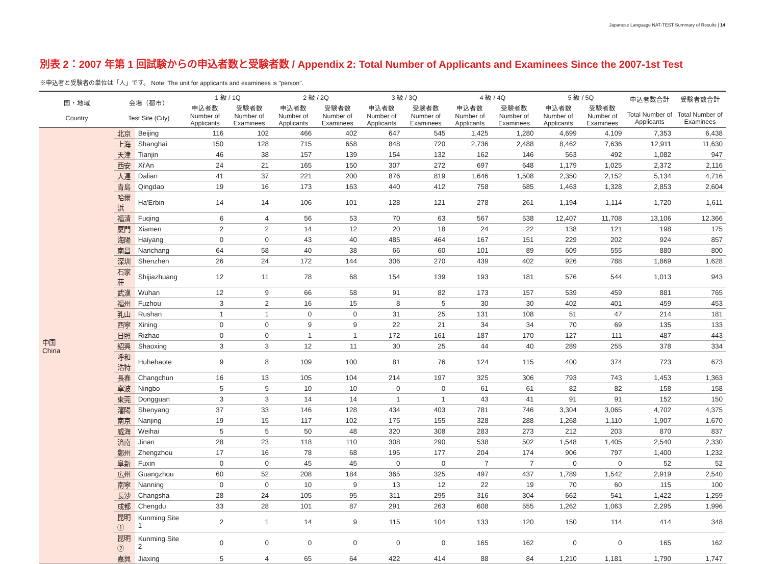Japanese Language NAT-TEST Summary of Results | 14
別表 2：2007 年第 1 回試験からの申込者数と受験者数 / Appendix 2: Total Number of Applicants and Examinees Since the 2007-1st Test
※申込者と受験者の単位は「人」です。 Note: The unit for applicants and examinees is "person".
| 国・地域 Country | 会場（都市） Test Site (City) | | 1 級 / 1Q | | 2 級 / 2Q | | 3 級 / 3Q | | 4 級 / 4Q | | 5 級 / 5Q | | 申込者数合計 Total Number of Applicants | 受験者数合計 Total Number of Examinees |
| --- | --- | --- | --- | --- | --- | --- | --- | --- | --- | --- | --- | --- | --- | --- |
| | | | 申込者数 Number of Applicants | 受験者数 Number of Examinees | 申込者数 Number of Applicants | 受験者数 Number of Examinees | 申込者数 Number of Applicants | 受験者数 Number of Examinees | 申込者数 Number of Applicants | 受験者数 Number of Examinees | 申込者数 Number of Applicants | 受験者数 Number of Examinees | | |
| 中国 China | 北京 | Beijing | 116 | 102 | 466 | 402 | 647 | 545 | 1,425 | 1,280 | 4,699 | 4,109 | 7,353 | 6,438 |
| | 上海 | Shanghai | 150 | 128 | 715 | 658 | 848 | 720 | 2,736 | 2,488 | 8,462 | 7,636 | 12,911 | 11,630 |
| | 天津 | Tianjin | 46 | 38 | 157 | 139 | 154 | 132 | 162 | 146 | 563 | 492 | 1,082 | 947 |
| | 西安 | Xi'An | 24 | 21 | 165 | 150 | 307 | 272 | 697 | 648 | 1,179 | 1,025 | 2,372 | 2,116 |
| | 大連 | Dalian | 41 | 37 | 221 | 200 | 876 | 819 | 1,646 | 1,508 | 2,350 | 2,152 | 5,134 | 4,716 |
| | 青島 | Qingdao | 19 | 16 | 173 | 163 | 440 | 412 | 758 | 685 | 1,463 | 1,328 | 2,853 | 2,604 |
| | 哈爾浜 | Ha'Erbin | 14 | 14 | 106 | 101 | 128 | 121 | 278 | 261 | 1,194 | 1,114 | 1,720 | 1,611 |
| | 福清 | Fuqing | 6 | 4 | 56 | 53 | 70 | 63 | 567 | 538 | 12,407 | 11,708 | 13,106 | 12,366 |
| | 厦門 | Xiamen | 2 | 2 | 14 | 12 | 20 | 18 | 24 | 22 | 138 | 121 | 198 | 175 |
| | 海陽 | Haiyang | 0 | 0 | 43 | 40 | 485 | 464 | 167 | 151 | 229 | 202 | 924 | 857 |
| | 南昌 | Nanchang | 64 | 58 | 40 | 38 | 66 | 60 | 101 | 89 | 609 | 555 | 880 | 800 |
| | 深圳 | Shenzhen | 26 | 24 | 172 | 144 | 306 | 270 | 439 | 402 | 926 | 788 | 1,869 | 1,628 |
| | 石家荘 | Shijiazhuang | 12 | 11 | 78 | 68 | 154 | 139 | 193 | 181 | 576 | 544 | 1,013 | 943 |
| | 武漢 | Wuhan | 12 | 9 | 66 | 58 | 91 | 82 | 173 | 157 | 539 | 459 | 881 | 765 |
| | 福州 | Fuzhou | 3 | 2 | 16 | 15 | 8 | 5 | 30 | 30 | 402 | 401 | 459 | 453 |
| | 乳山 | Rushan | 1 | 1 | 0 | 0 | 31 | 25 | 131 | 108 | 51 | 47 | 214 | 181 |
| | 西寧 | Xining | 0 | 0 | 9 | 9 | 22 | 21 | 34 | 34 | 70 | 69 | 135 | 133 |
| | 日照 | Rizhao | 0 | 0 | 1 | 1 | 172 | 161 | 187 | 170 | 127 | 111 | 487 | 443 |
| | 紹興 | Shaoxing | 3 | 3 | 12 | 11 | 30 | 25 | 44 | 40 | 289 | 255 | 378 | 334 |
| | 呼和浩特 | Huhehaote | 9 | 8 | 109 | 100 | 81 | 76 | 124 | 115 | 400 | 374 | 723 | 673 |
| | 長春 | Changchun | 16 | 13 | 105 | 104 | 214 | 197 | 325 | 306 | 793 | 743 | 1,453 | 1,363 |
| | 寧波 | Ningbo | 5 | 5 | 10 | 10 | 0 | 0 | 61 | 61 | 82 | 82 | 158 | 158 |
| | 東莞 | Dongguan | 3 | 3 | 14 | 14 | 1 | 1 | 43 | 41 | 91 | 91 | 152 | 150 |
| | 瀋陽 | Shenyang | 37 | 33 | 146 | 128 | 434 | 403 | 781 | 746 | 3,304 | 3,065 | 4,702 | 4,375 |
| | 南京 | Nanjing | 19 | 15 | 117 | 102 | 175 | 155 | 328 | 288 | 1,268 | 1,110 | 1,907 | 1,670 |
| | 威海 | Weihai | 5 | 5 | 50 | 48 | 320 | 308 | 283 | 273 | 212 | 203 | 870 | 837 |
| | 済南 | Jinan | 28 | 23 | 118 | 110 | 308 | 290 | 538 | 502 | 1,548 | 1,405 | 2,540 | 2,330 |
| | 鄭州 | Zhengzhou | 17 | 16 | 78 | 68 | 195 | 177 | 204 | 174 | 906 | 797 | 1,400 | 1,232 |
| | 阜新 | Fuxin | 0 | 0 | 45 | 45 | 0 | 0 | 7 | 7 | 0 | 0 | 52 | 52 |
| | 広州 | Guangzhou | 60 | 52 | 208 | 184 | 365 | 325 | 497 | 437 | 1,789 | 1,542 | 2,919 | 2,540 |
| | 南寧 | Nanning | 0 | 0 | 10 | 9 | 13 | 12 | 22 | 19 | 70 | 60 | 115 | 100 |
| | 長沙 | Changsha | 28 | 24 | 105 | 95 | 311 | 295 | 316 | 304 | 662 | 541 | 1,422 | 1,259 |
| | 成都 | Chengdu | 33 | 28 | 101 | 87 | 291 | 263 | 608 | 555 | 1,262 | 1,063 | 2,295 | 1,996 |
| | 昆明① | Kunming Site 1 | 2 | 1 | 14 | 9 | 115 | 104 | 133 | 120 | 150 | 114 | 414 | 348 |
| | 昆明② | Kunming Site 2 | 0 | 0 | 0 | 0 | 0 | 0 | 165 | 162 | 0 | 0 | 165 | 162 |
| | 嘉興 | Jiaxing | 5 | 4 | 65 | 64 | 422 | 414 | 88 | 84 | 1,210 | 1,181 | 1,790 | 1,747 |